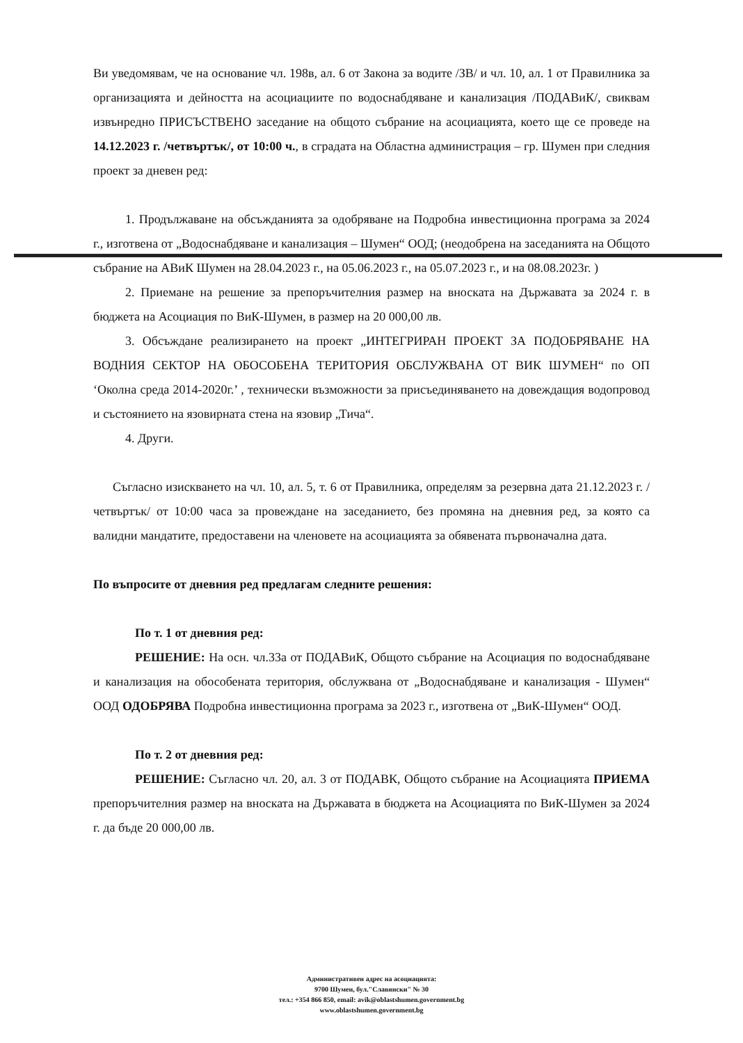Ви уведомявам, че на основание чл. 198в, ал. 6 от Закона за водите /ЗВ/ и чл. 10, ал. 1 от Правилника за организацията и дейността на асоциациите по водоснабдяване и канализация /ПОДАВиК/, свиквам извънредно ПРИСЪСТВЕНО заседание на общото събрание на асоциацията, което ще се проведе на 14.12.2023 г. /четвъртък/, от 10:00 ч., в сградата на Областна администрация – гр. Шумен при следния проект за дневен ред:
1. Продължаване на обсъжданията за одобряване на Подробна инвестиционна програма за 2024 г., изготвена от „Водоснабдяване и канализация – Шумен“ ООД; (неодобрена на заседанията на Общото събрание на АВиК Шумен на 28.04.2023 г., на 05.06.2023 г., на 05.07.2023 г., и на 08.08.2023г. )
2. Приемане на решение за препоръчителния размер на вноската на Държавата за 2024 г. в бюджета на Асоциация по ВиК-Шумен, в размер на 20 000,00 лв.
3. Обсъждане реализирането на проект „ИНТЕГРИРАН ПРОЕКТ ЗА ПОДОБРЯВАНЕ НА ВОДНИЯ СЕКТОР НА ОБОСОБЕНА ТЕРИТОРИЯ ОБСЛУЖВАНА ОТ ВИК ШУМЕН“ по ОП ‘Околна среда 2014-2020г.’ , технически възможности за присъединяването на довеждащия водопровод и състоянието на язовирната стена на язовир „Тича“.
4. Други.
Съгласно изискването на чл. 10, ал. 5, т. 6 от Правилника, определям за резервна дата 21.12.2023 г. /четвъртък/ от 10:00 часа за провеждане на заседанието, без промяна на дневния ред, за която са валидни мандатите, предоставени на членовете на асоциацията за обявената първоначална дата.
По въпросите от дневния ред предлагам следните решения:
По т. 1 от дневния ред:
РЕШЕНИЕ: На осн. чл.33а от ПОДАВиК, Общото събрание на Асоциация по водоснабдяване и канализация на обособената територия, обслужвана от „Водоснабдяване и канализация - Шумен“ ООД ОДОБРЯВА Подробна инвестиционна програма за 2023 г., изготвена от „ВиК-Шумен“ ООД.
По т. 2 от дневния ред:
РЕШЕНИЕ: Съгласно чл. 20, ал. 3 от ПОДАВК, Общото събрание на Асоциацията ПРИЕМА препоръчителния размер на вноската на Държавата в бюджета на Асоциацията по ВиК-Шумен за 2024 г. да бъде 20 000,00 лв.
Административен адрес на асоциацията:
9700 Шумен, бул."Славянски" № 30
тел.: +354 866 850, email: avik@oblastshumen.government.bg
www.oblastshumen.government.bg